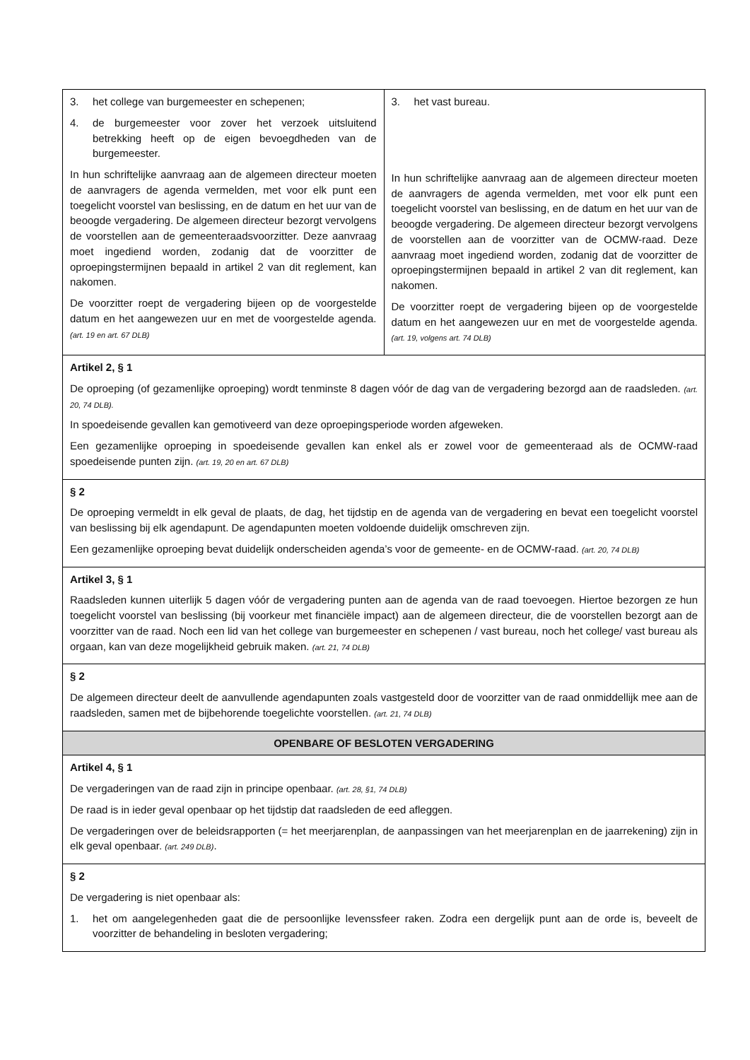| 3. het college van burgemeester en schepenen; 4. de burgemeester voor zover het verzoek uitsluitend betrekking heeft op de eigen bevoegdheden van de burgemeester. In hun schriftelijke aanvraag aan de algemeen directeur moeten de aanvragers de agenda vermelden, met voor elk punt een toegelicht voorstel van beslissing, en de datum en het uur van de beoogde vergadering. De algemeen directeur bezorgt vervolgens de voorstellen aan de gemeenteraadsvoorzitter. Deze aanvraag moet ingediend worden, zodanig dat de voorzitter de oproepingstermijnen bepaald in artikel 2 van dit reglement, kan nakomen. De voorzitter roept de vergadering bijeen op de voorgestelde datum en het aangewezen uur en met de voorgestelde agenda. (art. 19 en art. 67 DLB) | 3. het vast bureau. In hun schriftelijke aanvraag aan de algemeen directeur moeten de aanvragers de agenda vermelden, met voor elk punt een toegelicht voorstel van beslissing, en de datum en het uur van de beoogde vergadering. De algemeen directeur bezorgt vervolgens de voorstellen aan de voorzitter van de OCMW-raad. Deze aanvraag moet ingediend worden, zodanig dat de voorzitter de oproepingstermijnen bepaald in artikel 2 van dit reglement, kan nakomen. De voorzitter roept de vergadering bijeen op de voorgestelde datum en het aangewezen uur en met de voorgestelde agenda. (art. 19, volgens art. 74 DLB) |
| Artikel 2, § 1 De oproeping (of gezamenlijke oproeping) wordt tenminste 8 dagen vóór de dag van de vergadering bezorgd aan de raadsleden. (art. 20, 74 DLB). In spoedeisende gevallen kan gemotiveerd van deze oproepingsperiode worden afgeweken. Een gezamenlijke oproeping in spoedeisende gevallen kan enkel als er zowel voor de gemeenteraad als de OCMW-raad spoedeisende punten zijn. (art. 19, 20 en art. 67 DLB) | |
| § 2 De oproeping vermeldt in elk geval de plaats, de dag, het tijdstip en de agenda van de vergadering en bevat een toegelicht voorstel van beslissing bij elk agendapunt. De agendapunten moeten voldoende duidelijk omschreven zijn. Een gezamenlijke oproeping bevat duidelijk onderscheiden agenda’s voor de gemeente- en de OCMW-raad. (art. 20, 74 DLB) | |
| Artikel 3, § 1 Raadsleden kunnen uiterlijk 5 dagen vóór de vergadering punten aan de agenda van de raad toevoegen. Hiertoe bezorgen ze hun toegelicht voorstel van beslissing (bij voorkeur met financiële impact) aan de algemeen directeur, die de voorstellen bezorgt aan de voorzitter van de raad. Noch een lid van het college van burgemeester en schepenen / vast bureau, noch het college/ vast bureau als orgaan, kan van deze mogelijkheid gebruik maken. (art. 21, 74 DLB) | |
| § 2 De algemeen directeur deelt de aanvullende agendapunten zoals vastgesteld door de voorzitter van de raad onmiddellijk mee aan de raadsleden, samen met de bijbehorende toegelichte voorstellen. (art. 21, 74 DLB) | |
| OPENBARE OF BESLOTEN VERGADERING | |
| Artikel 4, § 1 De vergaderingen van de raad zijn in principe openbaar. (art. 28, §1, 74 DLB) De raad is in ieder geval openbaar op het tijdstip dat raadsleden de eed afleggen. De vergaderingen over de beleidsrapporten (= het meerjarenplan, de aanpassingen van het meerjarenplan en de jaarrekening) zijn in elk geval openbaar. (art. 249 DLB) . | |
| § 2 De vergadering is niet openbaar als: 1. het om aangelegenheden gaat die de persoonlijke levenssfeer raken. Zodra een dergelijk punt aan de orde is, beveelt de voorzitter de behandeling in besloten vergadering; | |